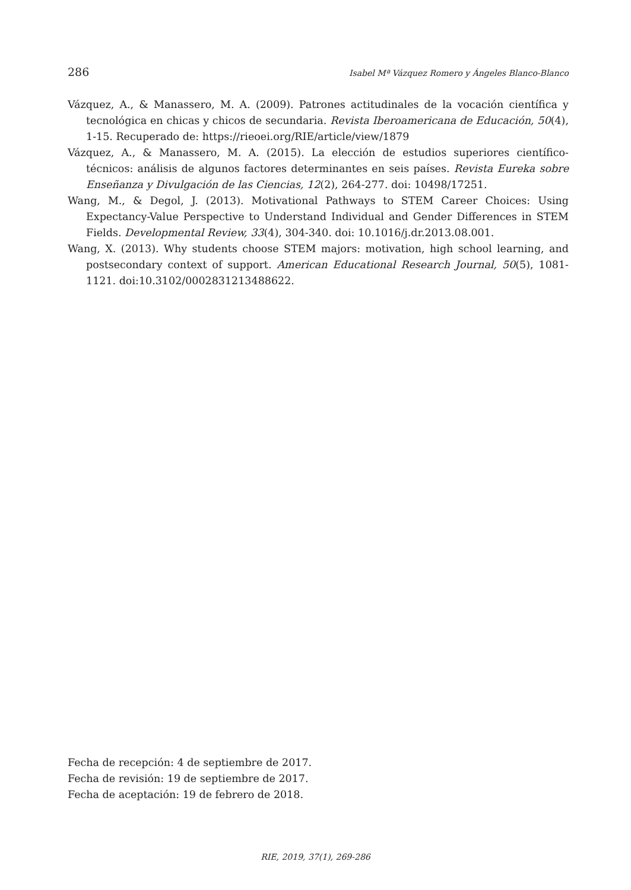286 Isabel Mª Vázquez Romero y Ángeles Blanco-Blanco
Vázquez, A., & Manassero, M. A. (2009). Patrones actitudinales de la vocación científica y tecnológica en chicas y chicos de secundaria. Revista Iberoamericana de Educación, 50(4), 1-15. Recuperado de: https://rieoei.org/RIE/article/view/1879
Vázquez, A., & Manassero, M. A. (2015). La elección de estudios superiores científico-técnicos: análisis de algunos factores determinantes en seis países. Revista Eureka sobre Enseñanza y Divulgación de las Ciencias, 12(2), 264-277. doi: 10498/17251.
Wang, M., & Degol, J. (2013). Motivational Pathways to STEM Career Choices: Using Expectancy-Value Perspective to Understand Individual and Gender Differences in STEM Fields. Developmental Review, 33(4), 304-340. doi: 10.1016/j.dr.2013.08.001.
Wang, X. (2013). Why students choose STEM majors: motivation, high school learning, and postsecondary context of support. American Educational Research Journal, 50(5), 1081-1121. doi:10.3102/0002831213488622.
Fecha de recepción: 4 de septiembre de 2017.
Fecha de revisión: 19 de septiembre de 2017.
Fecha de aceptación: 19 de febrero de 2018.
RIE, 2019, 37(1), 269-286